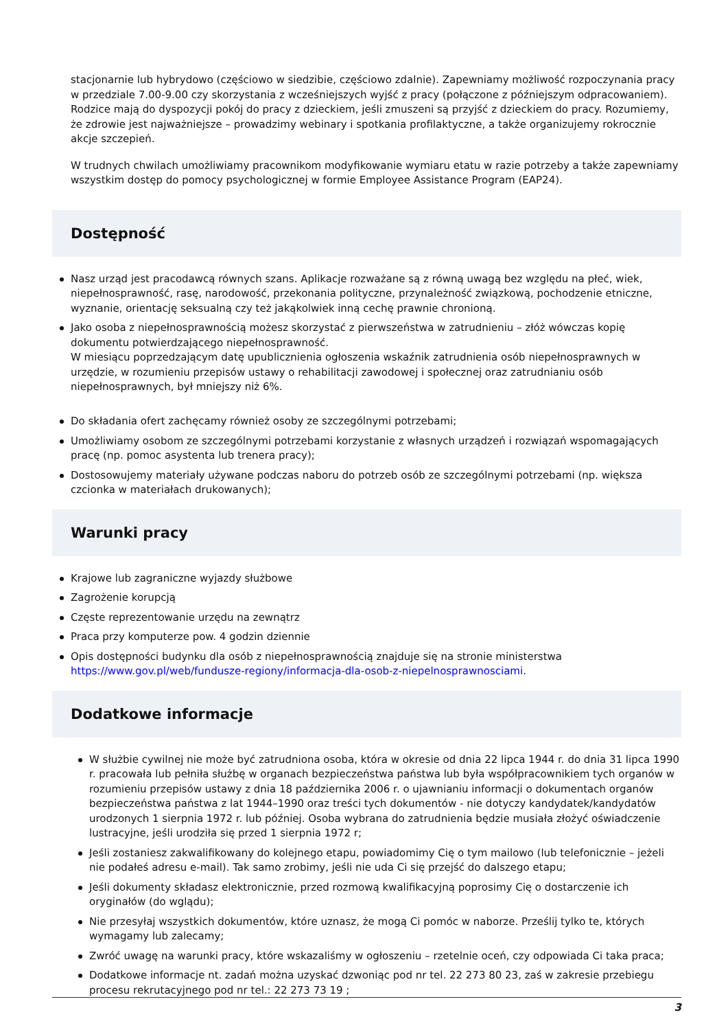stacjonarnie lub hybrydowo (częściowo w siedzibie, częściowo zdalnie). Zapewniamy możliwość rozpoczynania pracy w przedziale 7.00-9.00 czy skorzystania z wcześniejszych wyjść z pracy (połączone z późniejszym odpracowaniem). Rodzice mają do dyspozycji pokój do pracy z dzieckiem, jeśli zmuszeni są przyjść z dzieckiem do pracy. Rozumiemy, że zdrowie jest najważniejsze – prowadzimy webinary i spotkania profilaktyczne, a także organizujemy rokrocznie akcje szczepień.
W trudnych chwilach umożliwiamy pracownikom modyfikowanie wymiaru etatu w razie potrzeby a także zapewniamy wszystkim dostęp do pomocy psychologicznej w formie Employee Assistance Program (EAP24).
Dostępność
Nasz urząd jest pracodawcą równych szans. Aplikacje rozważane są z równą uwagą bez względu na płeć, wiek, niepełnosprawność, rasę, narodowość, przekonania polityczne, przynależność związkową, pochodzenie etniczne, wyznanie, orientację seksualną czy też jakąkolwiek inną cechę prawnie chronioną.
Jako osoba z niepełnosprawnością możesz skorzystać z pierwszeństwa w zatrudnieniu – złóż wówczas kopię dokumentu potwierdzającego niepełnosprawność.
W miesiącu poprzedzającym datę upublicznienia ogłoszenia wskaźnik zatrudnienia osób niepełnosprawnych w urzędzie, w rozumieniu przepisów ustawy o rehabilitacji zawodowej i społecznej oraz zatrudnianiu osób niepełnosprawnych, był mniejszy niż 6%.
Do składania ofert zachęcamy również osoby ze szczególnymi potrzebami;
Umożliwiamy osobom ze szczególnymi potrzebami korzystanie z własnych urządzeń i rozwiązań wspomagających pracę (np. pomoc asystenta lub trenera pracy);
Dostosowujemy materiały używane podczas naboru do potrzeb osób ze szczególnymi potrzebami (np. większa czcionka w materiałach drukowanych);
Warunki pracy
Krajowe lub zagraniczne wyjazdy służbowe
Zagrożenie korupcją
Częste reprezentowanie urzędu na zewnątrz
Praca przy komputerze pow. 4 godzin dziennie
Opis dostępności budynku dla osób z niepełnosprawnością znajduje się na stronie ministerstwa https://www.gov.pl/web/fundusze-regiony/informacja-dla-osob-z-niepelnosprawnosciami.
Dodatkowe informacje
W służbie cywilnej nie może być zatrudniona osoba, która w okresie od dnia 22 lipca 1944 r. do dnia 31 lipca 1990 r. pracowała lub pełniła służbę w organach bezpieczeństwa państwa lub była współpracownikiem tych organów w rozumieniu przepisów ustawy z dnia 18 października 2006 r. o ujawnianiu informacji o dokumentach organów bezpieczeństwa państwa z lat 1944–1990 oraz treści tych dokumentów - nie dotyczy kandydatek/kandydatów urodzonych 1 sierpnia 1972 r. lub później. Osoba wybrana do zatrudnienia będzie musiała złożyć oświadczenie lustracyjne, jeśli urodziła się przed 1 sierpnia 1972 r;
Jeśli zostaniesz zakwalifikowany do kolejnego etapu, powiadomimy Cię o tym mailowo (lub telefonicznie – jeżeli nie podałeś adresu e-mail). Tak samo zrobimy, jeśli nie uda Ci się przejść do dalszego etapu;
Jeśli dokumenty składasz elektronicznie, przed rozmową kwalifikacyjną poprosimy Cię o dostarczenie ich oryginałów (do wglądu);
Nie przesyłaj wszystkich dokumentów, które uznasz, że mogą Ci pomóc w naborze. Prześlij tylko te, których wymagamy lub zalecamy;
Zwróć uwagę na warunki pracy, które wskazaliśmy w ogłoszeniu – rzetelnie oceń, czy odpowiada Ci taka praca;
Dodatkowe informacje nt. zadań można uzyskać dzwoniąc pod nr tel. 22 273 80 23, zaś w zakresie przebiegu procesu rekrutacyjnego pod nr tel.: 22 273 73 19 ;
3